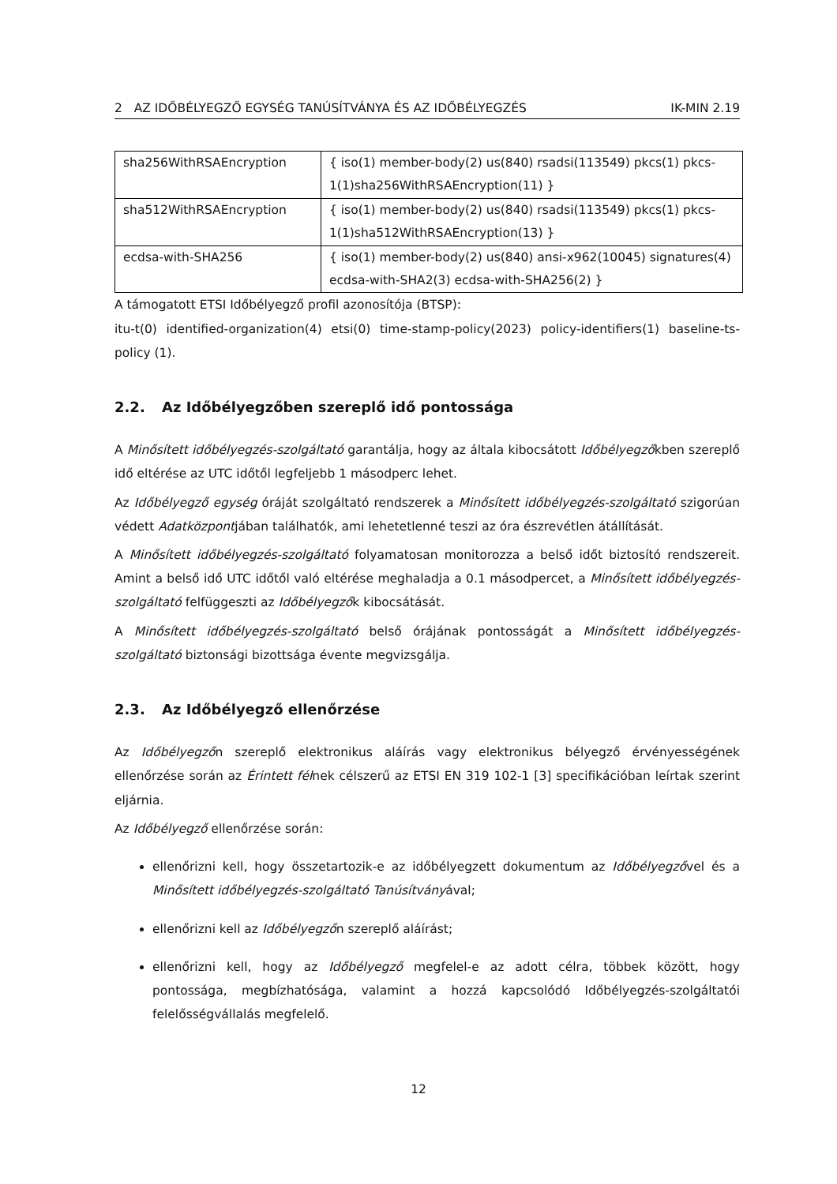2 AZ IDŐBÉLYEGZŐ EGYSÉG TANÚSÍTVÁNYA ÉS AZ IDŐBÉLYEGZÉS IK-MIN 2.19
| sha256WithRSAEncryption | { iso(1) member-body(2) us(840) rsadsi(113549) pkcs(1) pkcs-1(1)sha256WithRSAEncryption(11) } |
| sha512WithRSAEncryption | { iso(1) member-body(2) us(840) rsadsi(113549) pkcs(1) pkcs-1(1)sha512WithRSAEncryption(13) } |
| ecdsa-with-SHA256 | { iso(1) member-body(2) us(840) ansi-x962(10045) signatures(4) ecdsa-with-SHA2(3) ecdsa-with-SHA256(2) } |
A támogatott ETSI Időbélyegző profil azonosítója (BTSP):
itu-t(0) identified-organization(4) etsi(0) time-stamp-policy(2023) policy-identifiers(1) baseline-ts-policy (1).
2.2. Az Időbélyegzőben szereplő idő pontossága
A Minősített időbélyegzés-szolgáltató garantálja, hogy az általa kibocsátott Időbélyegzőkben szereplő idő eltérése az UTC időtől legfeljebb 1 másodperc lehet.
Az Időbélyegző egység óráját szolgáltató rendszerek a Minősített időbélyegzés-szolgáltató szigorúan védett Adatközpontjában találhatók, ami lehetetlenné teszi az óra észrevétlen átállítását.
A Minősített időbélyegzés-szolgáltató folyamatosan monitorozza a belső időt biztosító rendszereit. Amint a belső idő UTC időtől való eltérése meghaladja a 0.1 másodpercet, a Minősített időbélyegzés-szolgáltató felfüggeszti az Időbélyegzők kibocsátását.
A Minősített időbélyegzés-szolgáltató belső órájának pontosságát a Minősített időbélyegzés-szolgáltató biztonsági bizottsága évente megvizsgálja.
2.3. Az Időbélyegző ellenőrzése
Az Időbélyegzőn szereplő elektronikus aláírás vagy elektronikus bélyegző érvényességének ellenőrzése során az Érintett félnek célszerű az ETSI EN 319 102-1 [3] specifikációban leírtak szerint eljárnia.
Az Időbélyegző ellenőrzése során:
ellenőrizni kell, hogy összetartozik-e az időbélyegzett dokumentum az Időbélyegzővel és a Minősített időbélyegzés-szolgáltató Tanúsítványával;
ellenőrizni kell az Időbélyegzőn szereplő aláírást;
ellenőrizni kell, hogy az Időbélyegző megfelel-e az adott célra, többek között, hogy pontossága, megbízhatósága, valamint a hozzá kapcsolódó Időbélyegzés-szolgáltatói felelősségvállalás megfelelő.
12